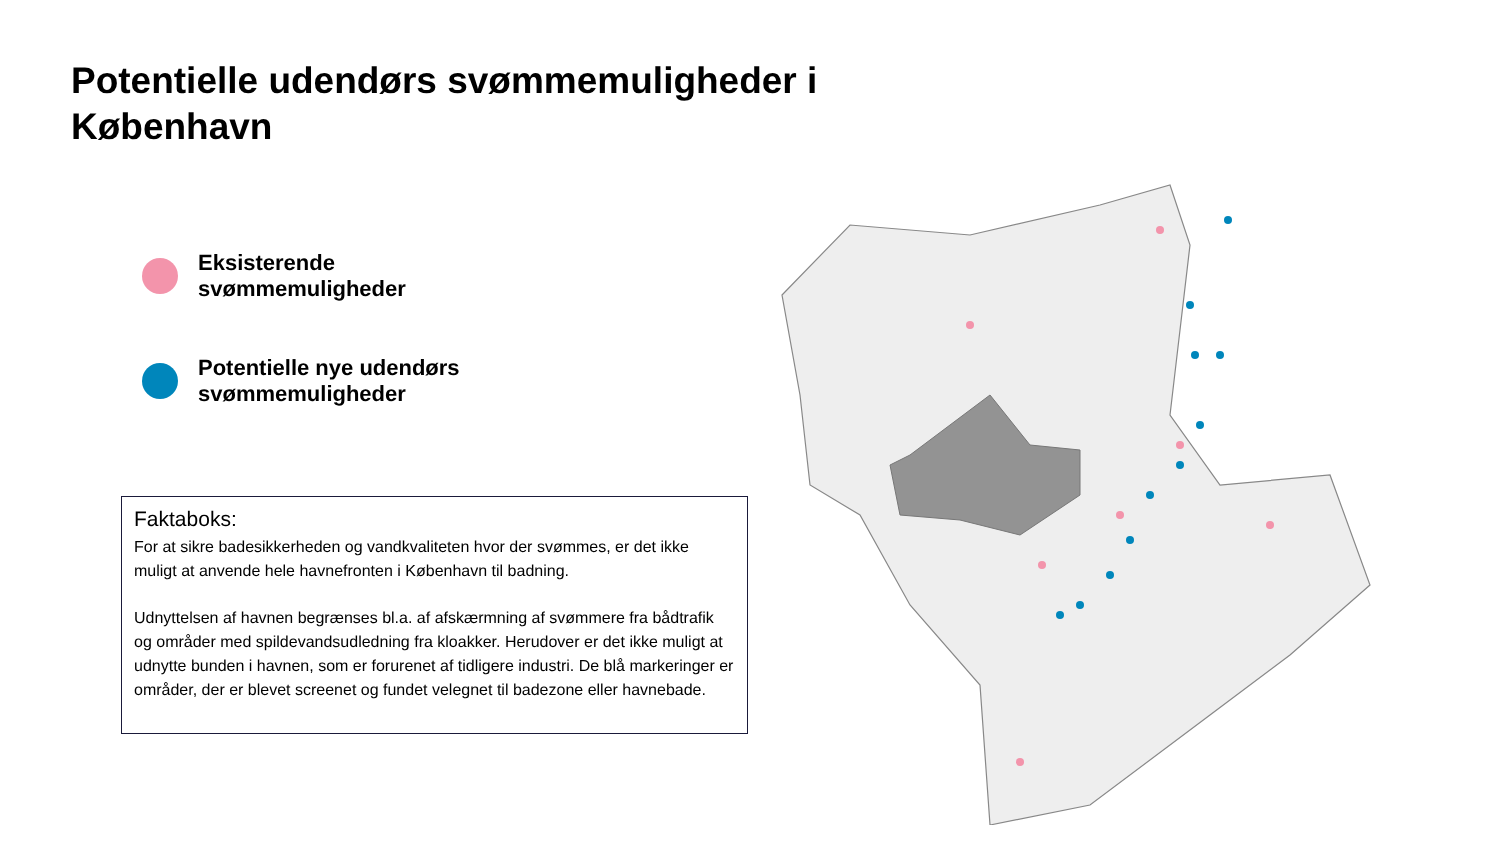Potentielle udendørs svømmemuligheder i København
Eksisterende
svømmemuligheder
Potentielle nye udendørs
svømmemuligheder
Faktaboks:
For at sikre badesikkerheden og vandkvaliteten hvor der svømmes, er det ikke muligt at anvende hele havnefronten i København til badning.
Udnyttelsen af havnen begrænses bl.a. af afskærmning af svømmere fra bådtrafik og områder med spildevandsudledning fra kloakker. Herudover er det ikke muligt at udnytte bunden i havnen, som er forurenet af tidligere industri. De blå markeringer er områder, der er blevet screenet og fundet velegnet til badezone eller havnebade.